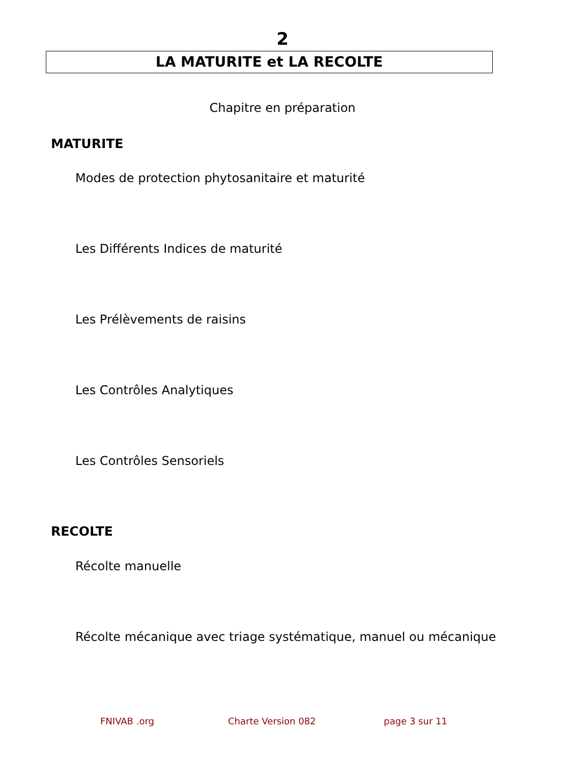2
LA MATURITE et LA RECOLTE
Chapitre en préparation
MATURITE
Modes de protection phytosanitaire et maturité
Les Différents Indices de maturité
Les Prélèvements de raisins
Les Contrôles Analytiques
Les Contrôles Sensoriels
RECOLTE
Récolte manuelle
Récolte mécanique avec triage systématique, manuel ou mécanique
FNIVAB .org Charte Version 082 page 3 sur 11